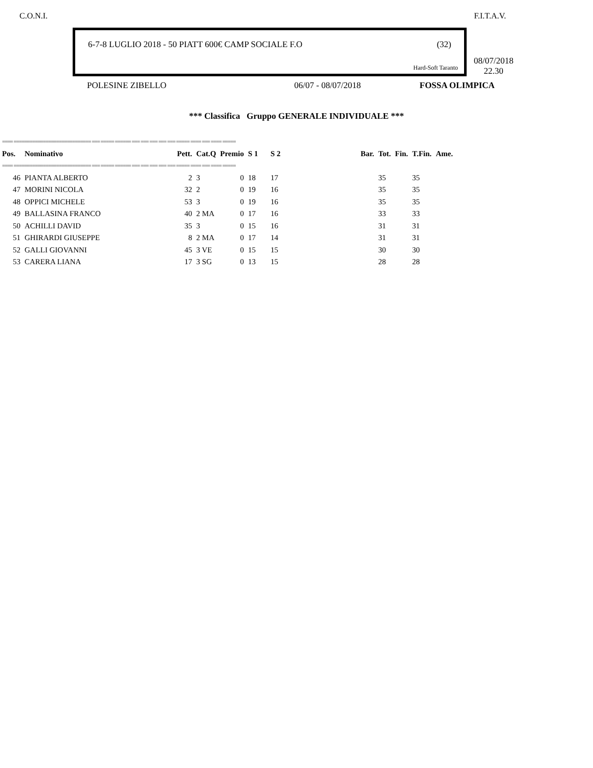C.O.N.I. F.I.T.A.V.
6-7-8 LUGLIO 2018 - 50 PIATT 600€ CAMP SOCIALE F.O (32)
Hard-Soft Taranto
08/07/2018
22.30
POLESINE ZIBELLO 06/07 - 08/07/2018 FOSSA OLIMPICA
*** Classifica Gruppo GENERALE INDIVIDUALE ***
| ==== ============================= === ===== ====== === === === === === ===== ==== === ==== ===== | | | | | | | | | | | | | | |
| Pos. | Nominativo | Pett. | Cat.Q | Premio | S 1 | S 2 | | | | Bar. | Tot. | Fin. | T.Fin. | Ame. |
| ==== ============================= === ===== ====== === === === === === ===== ==== === ==== ===== | | | | | | | | | | | | | | |
| 46 | PIANTA ALBERTO | 2 | 3 | 0 | 18 | 17 | | | | | 35 | | 35 | |
| 47 | MORINI NICOLA | 32 | 2 | 0 | 19 | 16 | | | | | 35 | | 35 | |
| 48 | OPPICI MICHELE | 53 | 3 | 0 | 19 | 16 | | | | | 35 | | 35 | |
| 49 | BALLASINA FRANCO | 40 | 2 MA | 0 | 17 | 16 | | | | | 33 | | 33 | |
| 50 | ACHILLI DAVID | 35 | 3 | 0 | 15 | 16 | | | | | 31 | | 31 | |
| 51 | GHIRARDI GIUSEPPE | 8 | 2 MA | 0 | 17 | 14 | | | | | 31 | | 31 | |
| 52 | GALLI GIOVANNI | 45 | 3 VE | 0 | 15 | 15 | | | | | 30 | | 30 | |
| 53 | CARERA LIANA | 17 | 3 SG | 0 | 13 | 15 | | | | | 28 | | 28 | |